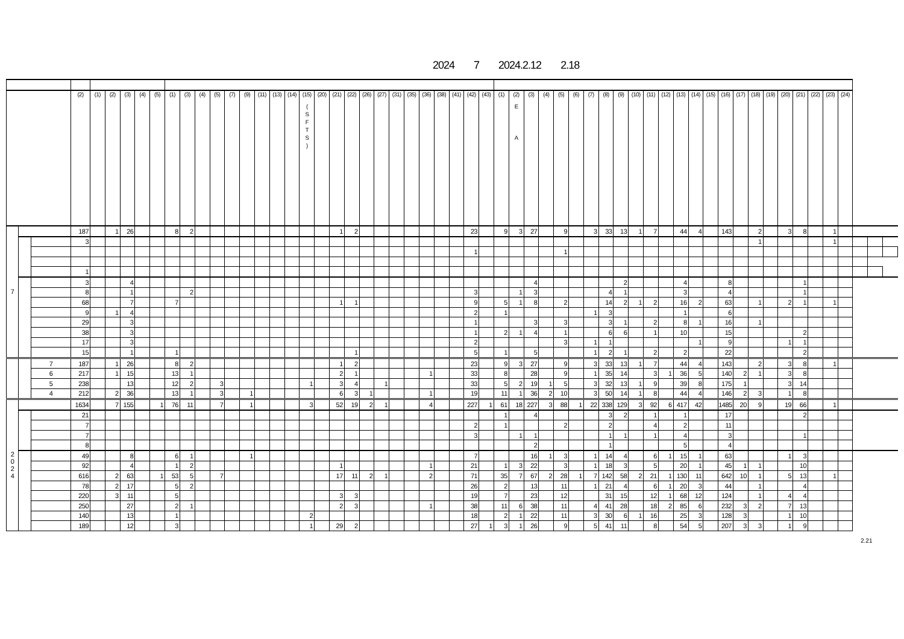2024 7 2024.2.12 2.18
| | | | (2) | (1) | (2) | (3) | (4) | (5) | (1) | (3) | (4) | (5) | (7) | (9) | (11) | (13) | (14) | (15) ( S F T S ) | (20) | (21) | (22) | (26) | (27) | (31) | (35) | (36) | (38) | (41) | (42) | (43) | (1) | (2) E A | (3) | (4) | (5) | (6) | (7) | (8) | (9) | (10) | (11) | (12) | (13) | (14) | (15) | (16) | (17) | (18) | (19) | (20) | (21) | (22) | (23) | (24) | | | |
| --- | --- | --- | --- | --- | --- | --- | --- | --- | --- | --- | --- | --- | --- | --- | --- | --- | --- | --- | --- | --- | --- | --- | --- | --- | --- | --- | --- | --- | --- | --- | --- | --- | --- | --- | --- | --- | --- | --- | --- | --- | --- | --- | --- | --- | --- | --- | --- | --- | --- | --- | --- | --- | --- | --- | --- | --- | --- |
| 7 | | | 187 | | 1 | 26 | | | 8 | 2 | | | | | | | | | | 1 | 2 | | | | | | | | 23 | | 9 | 3 | 27 | | 9 | | 3 | 33 | 13 | 1 | 7 | | 44 | 4 | | 143 | | 2 | | 3 | 8 | | 1 | | | | |
| | | | 3 | | | | | | | | | | | | | | | | | | | | | | | | | | | | | | | | | | | | | | | | | | | | | 1 | | | | | 1 | | | | |
| | | | | | | | | | | | | | | | | | | | | | | | | | | | | | 1 | | | | | | 1 | | | | | | | | | | | | | | | | | | | | | | |
| | | | 1 | | | | | | | | | | | | | | | | | | | | | | | | | | | | | | | | | | | | | | | | | | | | | | | | | | | | | | |
| | | | 3 | | | 4 | | | | | | | | | | | | | | | | | | | | | | | | | | | 4 | | | | | | 2 | | | | 4 | | | 8 | | | | | 1 | | | | | | |
| | | | 8 | | | 1 | | | | 2 | | | | | | | | | | | | | | | | | | | 3 | | | 1 | 3 | | | | | 4 | 1 | | | | 3 | | | 4 | | | | | 1 | | | | | | |
| | | | 68 | | | 7 | | | 7 | | | | | | | | | | | 1 | 1 | | | | | | | | 9 | | 5 | 1 | 8 | | 2 | | | 14 | 2 | 1 | 2 | | 16 | 2 | | 63 | | 1 | | 2 | 1 | | 1 | | | | |
| | | | 9 | | 1 | 4 | | | | | | | | | | | | | | | | | | | | | | | 2 | | 1 | | | | | | 1 | 3 | | | | | 1 | | | 6 | | | | | | | | | | | |
| | | | 29 | | | 3 | | | | | | | | | | | | | | | | | | | | | | | 1 | | | | 3 | | 3 | | | 3 | 1 | | 2 | | 8 | 1 | | 16 | | 1 | | | | | | | | | |
| | | | 38 | | | 3 | | | | | | | | | | | | | | | | | | | | | | | 1 | | 2 | 1 | 4 | | 1 | | | 6 | 6 | | 1 | | 10 | | | 15 | | | | | 2 | | | | | | |
| | | | 17 | | | 3 | | | | | | | | | | | | | | | | | | | | | | | 2 | | | | | | 3 | | 1 | 1 | | | | | | 1 | | 9 | | | | 1 | 1 | | | | | | |
| | | | 15 | | | 1 | | | 1 | | | | | | | | | | | | 1 | | | | | | | | 5 | | 1 | | 5 | | | | 1 | 2 | 1 | | 2 | | 2 | | | 22 | | | | | 2 | | | | | | |
| | | 7 | 187 | | 1 | 26 | | | 8 | 2 | | | | | | | | | | 1 | 2 | | | | | | | | 23 | | 9 | 3 | 27 | | 9 | | 3 | 33 | 13 | 1 | 7 | | 44 | 4 | | 143 | | 2 | | 3 | 8 | | 1 | | | | |
| | | 6 | 217 | | 1 | 15 | | | 13 | 1 | | | | | | | | | | 2 | 1 | | | | | 1 | | | 33 | | 8 | | 28 | | 9 | | 1 | 35 | 14 | | 3 | 1 | 36 | 5 | | 140 | 2 | 1 | | 3 | 8 | | | | | | |
| | | 5 | 238 | | | 13 | | | 12 | 2 | | 3 | | | | | | 1 | | 3 | 4 | | 1 | | | | | | 33 | | 5 | 2 | 19 | 1 | 5 | | 3 | 32 | 13 | 1 | 9 | | 39 | 8 | | 175 | 1 | | | 3 | 14 | | | | | | |
| | | 4 | 212 | | 2 | 36 | | | 13 | 1 | | 3 | | 1 | | | | | | 6 | 3 | 1 | | | | 1 | | | 19 | | 11 | 1 | 36 | 2 | 10 | | 3 | 50 | 14 | 1 | 8 | | 44 | 4 | | 146 | 2 | 3 | | 1 | 8 | | | | | | |
| 2 0 2 4 | | | 1634 | | 7 | 155 | | 1 | 76 | 11 | | 7 | | 1 | | | | 3 | | 52 | 19 | 2 | 1 | | | 4 | | | 227 | 1 | 61 | 18 | 227 | 3 | 88 | 1 | 22 | 338 | 129 | 3 | 92 | 6 | 417 | 42 | | 1485 | 20 | 9 | | 19 | 66 | | 1 | | | | |
| | | | 21 | | | | | | | | | | | | | | | | | | | | | | | | | | | | 1 | | 4 | | | | | 3 | 2 | | 1 | | 1 | | | 17 | | | | | 2 | | | | | | |
| | | | 7 | | | | | | | | | | | | | | | | | | | | | | | | | | 2 | | 1 | | | | 2 | | | 2 | | | 4 | | 2 | | | 11 | | | | | | | | | | | |
| | | | 7 | | | | | | | | | | | | | | | | | | | | | | | | | | 3 | | | 1 | 1 | | | | | 1 | 1 | | 1 | | 4 | | | 3 | | | | | 1 | | | | | | |
| | | | 8 | | | | | | | | | | | | | | | | | | | | | | | | | | | | | | 2 | | | | | 1 | | | | | 5 | | | 4 | | | | | | | | | | | |
| | | | 49 | | | 8 | | | 6 | 1 | | | | 1 | | | | | | | | | | | | | | | 7 | | | | 16 | 1 | 3 | | 1 | 14 | 4 | | 6 | 1 | 15 | 1 | | 63 | | | | 1 | 3 | | | | | | |
| | | | 92 | | | 4 | | | 1 | 2 | | | | | | | | | | 1 | | | | | | 1 | | | 21 | | 1 | 3 | 22 | | 3 | | 1 | 18 | 3 | | 5 | | 20 | 1 | | 45 | 1 | 1 | | | 10 | | | | | | |
| | | | 616 | | 2 | 63 | | 1 | 53 | 5 | | 7 | | | | | | | | 17 | 11 | 2 | 1 | | | 2 | | | 71 | | 35 | 7 | 67 | 2 | 28 | 1 | 7 | 142 | 58 | 2 | 21 | 1 | 130 | 11 | | 642 | 10 | 1 | | 5 | 13 | | 1 | | | | |
| | | | 78 | | 2 | 17 | | | 5 | 2 | | | | | | | | | | | | | | | | | | | 26 | | 2 | | 13 | | 11 | | 1 | 21 | 4 | | 6 | 1 | 20 | 3 | | 44 | | 1 | | | 4 | | | | | | |
| | | | 220 | | 3 | 11 | | | 5 | | | | | | | | | | | 3 | 3 | | | | | | | | 19 | | 7 | | 23 | | 12 | | | 31 | 15 | | 12 | 1 | 68 | 12 | | 124 | | 1 | | 4 | 4 | | | | | | |
| | | | 250 | | | 27 | | | 2 | 1 | | | | | | | | | | 2 | 3 | | | | | 1 | | | 38 | | 11 | 6 | 38 | | 11 | | 4 | 41 | 28 | | 18 | 2 | 85 | 6 | | 232 | 3 | 2 | | 7 | 13 | | | | | | |
| | | | 140 | | | 13 | | | 1 | | | | | | | | | 2 | | | | | | | | | | | 18 | | 2 | 1 | 22 | | 11 | | 3 | 30 | 6 | 1 | 16 | | 25 | 3 | | 128 | 3 | | | 1 | 10 | | | | | | |
| | | | 189 | | | 12 | | | 3 | | | | | | | | | 1 | | 29 | 2 | | | | | | | | 27 | 1 | 3 | 1 | 26 | | 9 | | 5 | 41 | 11 | | 8 | | 54 | 5 | | 207 | 3 | 3 | | 1 | 9 | | | | | | |
2.21